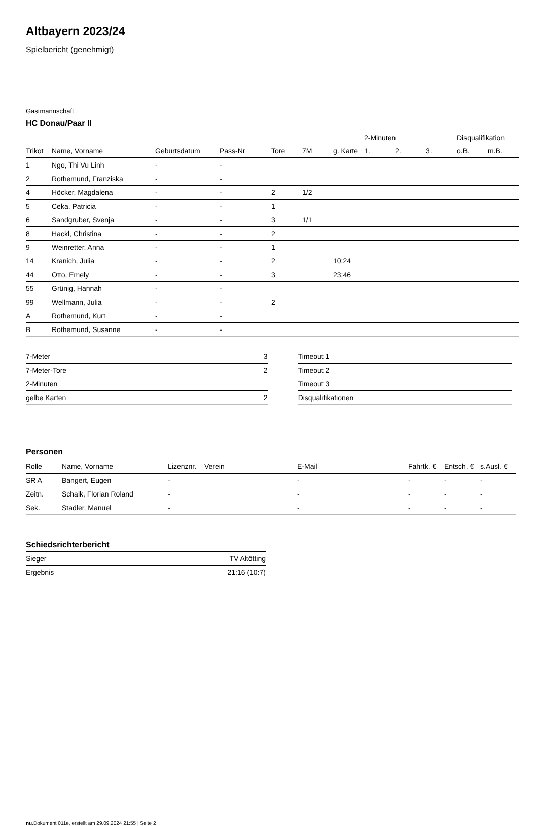Altbayern 2023/24
Spielbericht (genehmigt)
Gastmannschaft
HC Donau/Paar II
| | | | | | | | 2-Minuten | | | Disqualifikation | |
| --- | --- | --- | --- | --- | --- | --- | --- | --- | --- | --- | --- |
| Trikot | Name, Vorname | Geburtsdatum | Pass-Nr | Tore | 7M | g. Karte | 1. | 2. | 3. | o.B. | m.B. |
| 1 | Ngo, Thi Vu Linh | - | - | | | | | | | | |
| 2 | Rothemund, Franziska | - | - | | | | | | | | |
| 4 | Höcker, Magdalena | - | - | 2 | 1/2 | | | | | | |
| 5 | Ceka, Patricia | - | - | 1 | | | | | | | |
| 6 | Sandgruber, Svenja | - | - | 3 | 1/1 | | | | | | |
| 8 | Hackl, Christina | - | - | 2 | | | | | | | |
| 9 | Weinretter, Anna | - | - | 1 | | | | | | | |
| 14 | Kranich, Julia | - | - | 2 | | 10:24 | | | | | |
| 44 | Otto, Emely | - | - | 3 | | 23:46 | | | | | |
| 55 | Grünig, Hannah | - | - | | | | | | | | |
| 99 | Wellmann, Julia | - | - | 2 | | | | | | | |
| A | Rothemund, Kurt | - | - | | | | | | | | |
| B | Rothemund, Susanne | - | - | | | | | | | | |
| 7-Meter | 3 |
| 7-Meter-Tore | 2 |
| 2-Minuten | |
| gelbe Karten | 2 |
| Timeout 1 |
| Timeout 2 |
| Timeout 3 |
| Disqualifikationen |
Personen
| Rolle | Name, Vorname | Lizenznr. | Verein | E-Mail | Fahrtk. € | Entsch. € | s.Ausl. € |
| --- | --- | --- | --- | --- | --- | --- | --- |
| SR A | Bangert, Eugen | - | | - | - | - | - |
| Zeitn. | Schalk, Florian Roland | - | | - | - | - | - |
| Sek. | Stadler, Manuel | - | | - | - | - | - |
Schiedsrichterbericht
| Sieger | TV Altötting |
| Ergebnis | 21:16 (10:7) |
nu.Dokument 011e, erstellt am 29.09.2024 21:55 | Seite 2